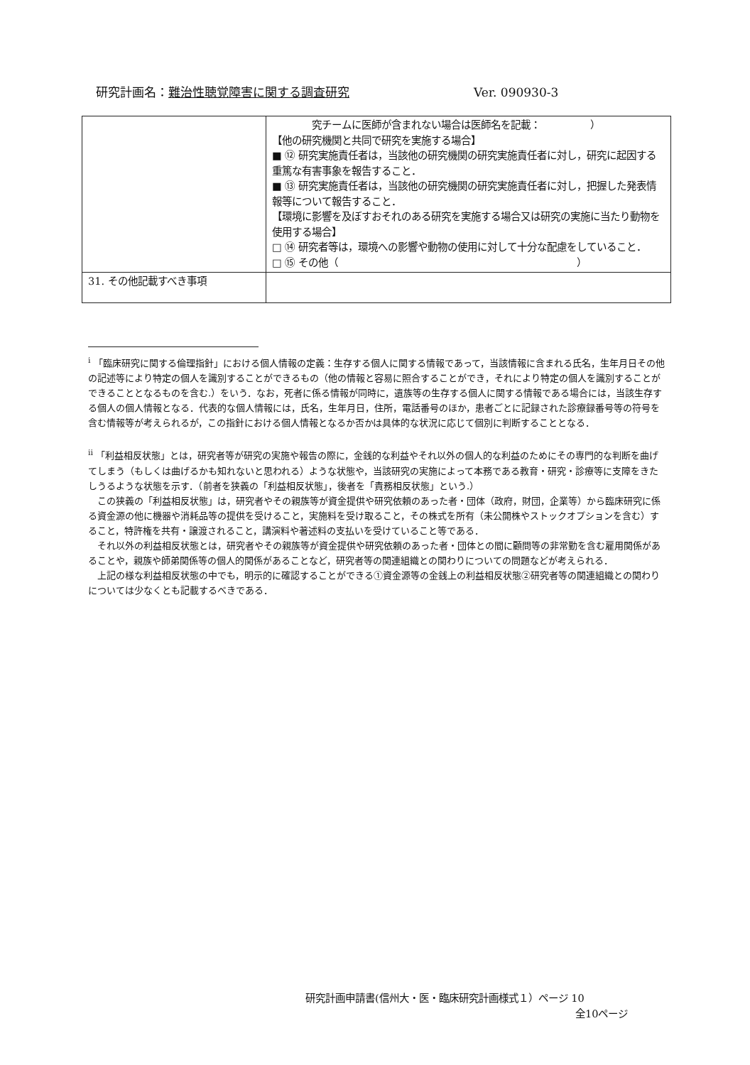研究計画名： 難治性聴覚障害に関する調査研究 Ver. 090930-3
| | 究チームに医師が含まれない場合は医師名を記載： ） 【他の研究機関と共同で研究を実施する場合】 ■ ⑫ 研究実施責任者は，当該他の研究機関の研究実施責任者に対し，研究に起因する重篤な有害事象を報告すること． ■ ⑬ 研究実施責任者は，当該他の研究機関の研究実施責任者に対し，把握した発表情報等について報告すること． 【環境に影響を及ぼすおそれのある研究を実施する場合又は研究の実施に当たり動物を使用する場合】 □ ⑭ 研究者等は，環境への影響や動物の使用に対して十分な配慮をしていること． □ ⑮ その他（ ） |
| 31. その他記載すべき事項 | |
<sup>i</sup> 「臨床研究に関する倫理指針」における個人情報の定義：生存する個人に関する情報であって，当該情報に含まれる氏名，生年月日その他の記述等により特定の個人を識別することができるもの（他の情報と容易に照合することができ，それにより特定の個人を識別することができることとなるものを含む.）をいう．なお，死者に係る情報が同時に，遺族等の生存する個人に関する情報である場合には，当該生存する個人の個人情報となる．代表的な個人情報には，氏名，生年月日，住所，電話番号のほか，患者ごとに記録された診療録番号等の符号を含む情報等が考えられるが，この指針における個人情報となるか否かは具体的な状況に応じて個別に判断することとなる．
<sup>ii</sup> 「利益相反状態」とは，研究者等が研究の実施や報告の際に，金銭的な利益やそれ以外の個人的な利益のためにその専門的な判断を曲げてしまう（もしくは曲げるかも知れないと思われる）ような状態や，当該研究の実施によって本務である教育・研究・診療等に支障をきたしうるような状態を示す．（前者を狭義の「利益相反状態」，後者を「責務相反状態」という.）
　この狭義の「利益相反状態」は，研究者やその親族等が資金提供や研究依頼のあった者・団体（政府，財団，企業等）から臨床研究に係る資金源の他に機器や消耗品等の提供を受けること，実施料を受け取ること，その株式を所有（未公開株やストックオプションを含む）すること，特許権を共有・譲渡されること，講演料や著述料の支払いを受けていること等である．
　それ以外の利益相反状態とは，研究者やその親族等が資金提供や研究依頼のあった者・団体との間に顧問等の非常勤を含む雇用関係があることや，親族や師弟関係等の個人的関係があることなど，研究者等の関連組織との関わりについての問題などが考えられる．
　上記の様な利益相反状態の中でも，明示的に確認することができる①資金源等の金銭上の利益相反状態②研究者等の関連組織との関わりについては少なくとも記載するべきである．
研究計画申請書(信州大・医・臨床研究計画様式１）ページ 10
全10ページ